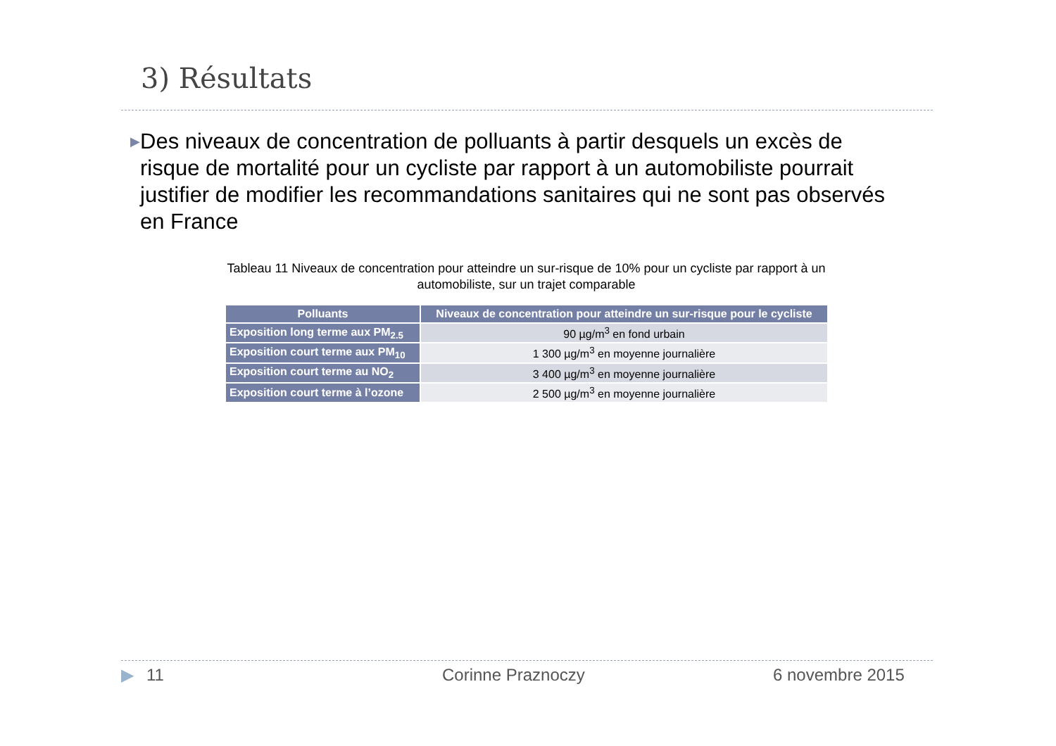3) Résultats
▶ Des niveaux de concentration de polluants à partir desquels un excès de risque de mortalité pour un cycliste par rapport à un automobiliste pourrait justifier de modifier les recommandations sanitaires qui ne sont pas observés en France
Tableau 11 Niveaux de concentration pour atteindre un sur-risque de 10% pour un cycliste par rapport à un automobiliste, sur un trajet comparable
| Polluants | Niveaux de concentration pour atteindre un sur-risque pour le cycliste |
| --- | --- |
| Exposition long terme aux PM<sub>2.5</sub> | 90 µg/m<sup>3</sup> en fond urbain |
| Exposition court terme aux PM<sub>10</sub> | 1 300 µg/m<sup>3</sup> en moyenne journalière |
| Exposition court terme au NO<sub>2</sub> | 3 400 µg/m<sup>3</sup> en moyenne journalière |
| Exposition court terme à l’ozone | 2 500 µg/m<sup>3</sup> en moyenne journalière |
▶ 11 Corinne Praznoczy 6 novembre 2015